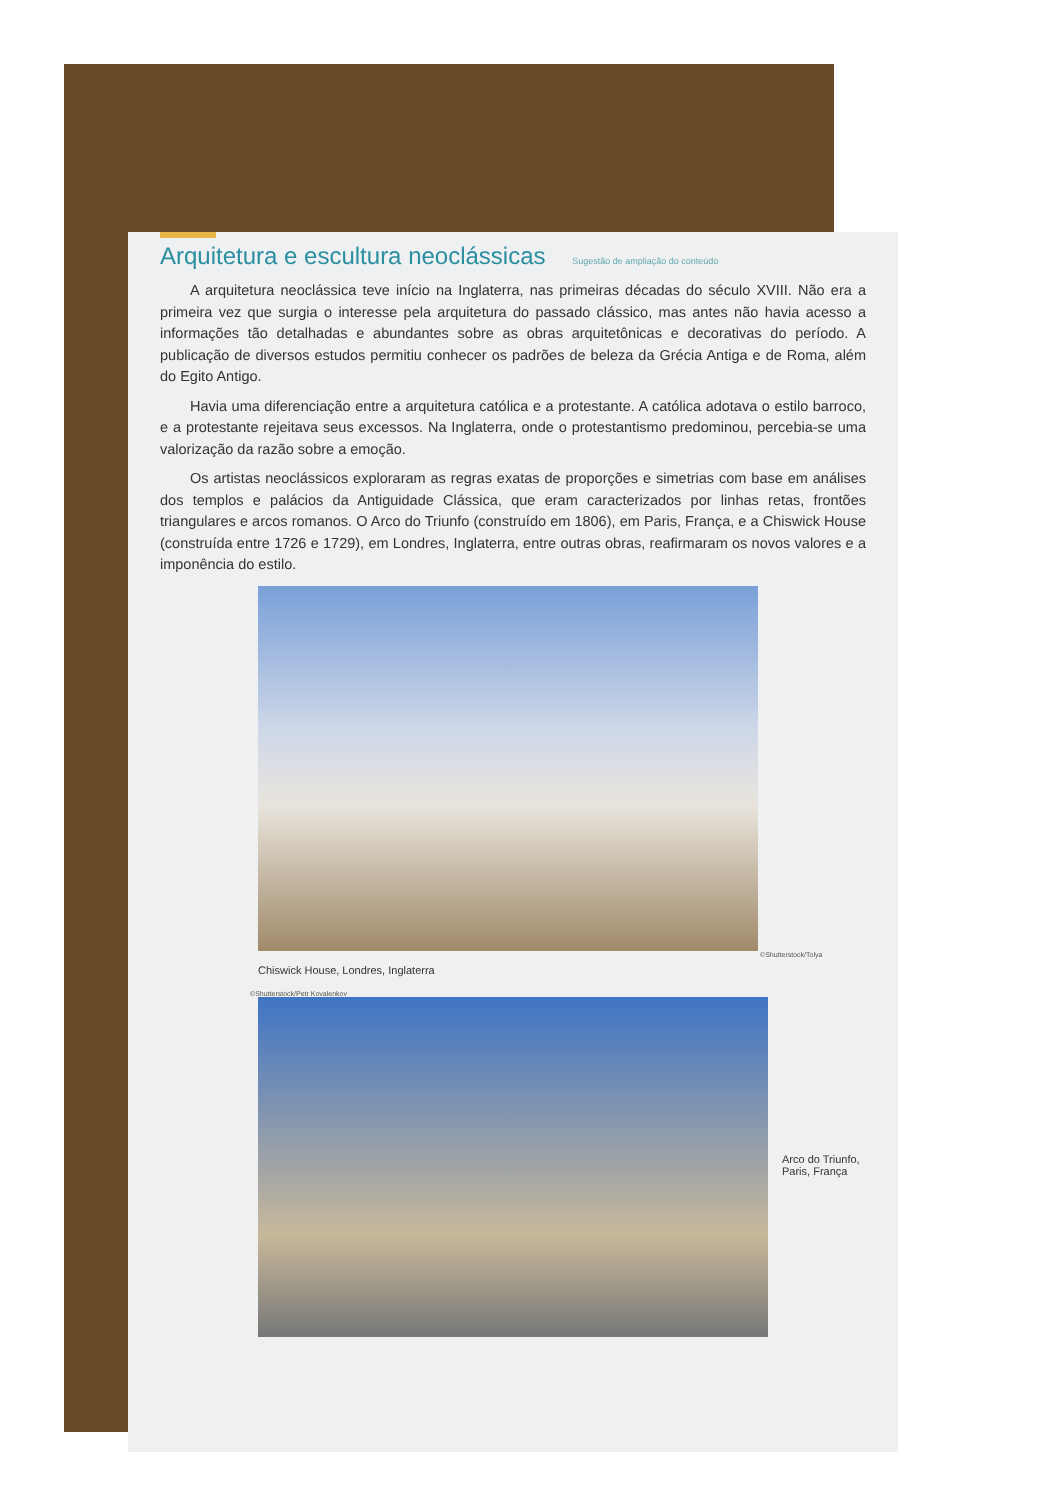Arquitetura e escultura neoclássicas Sugestão de ampliação do conteúdo
A arquitetura neoclássica teve início na Inglaterra, nas primeiras décadas do século XVIII. Não era a primeira vez que surgia o interesse pela arquitetura do passado clássico, mas antes não havia acesso a informações tão detalhadas e abundantes sobre as obras arquitetônicas e decorativas do período. A publicação de diversos estudos permitiu conhecer os padrões de beleza da Grécia Antiga e de Roma, além do Egito Antigo.
Havia uma diferenciação entre a arquitetura católica e a protestante. A católica adotava o estilo barroco, e a protestante rejeitava seus excessos. Na Inglaterra, onde o protestantismo predominou, percebia-se uma valorização da razão sobre a emoção.
Os artistas neoclássicos exploraram as regras exatas de proporções e simetrias com base em análises dos templos e palácios da Antiguidade Clássica, que eram caracterizados por linhas retas, frontões triangulares e arcos romanos. O Arco do Triunfo (construído em 1806), em Paris, França, e a Chiswick House (construída entre 1726 e 1729), em Londres, Inglaterra, entre outras obras, reafirmaram os novos valores e a imponência do estilo.
©Shutterstock/Tolya
Chiswick House, Londres, Inglaterra
©Shutterstock/Petr Kovalenkov
Arco do Triunfo,
Paris, França